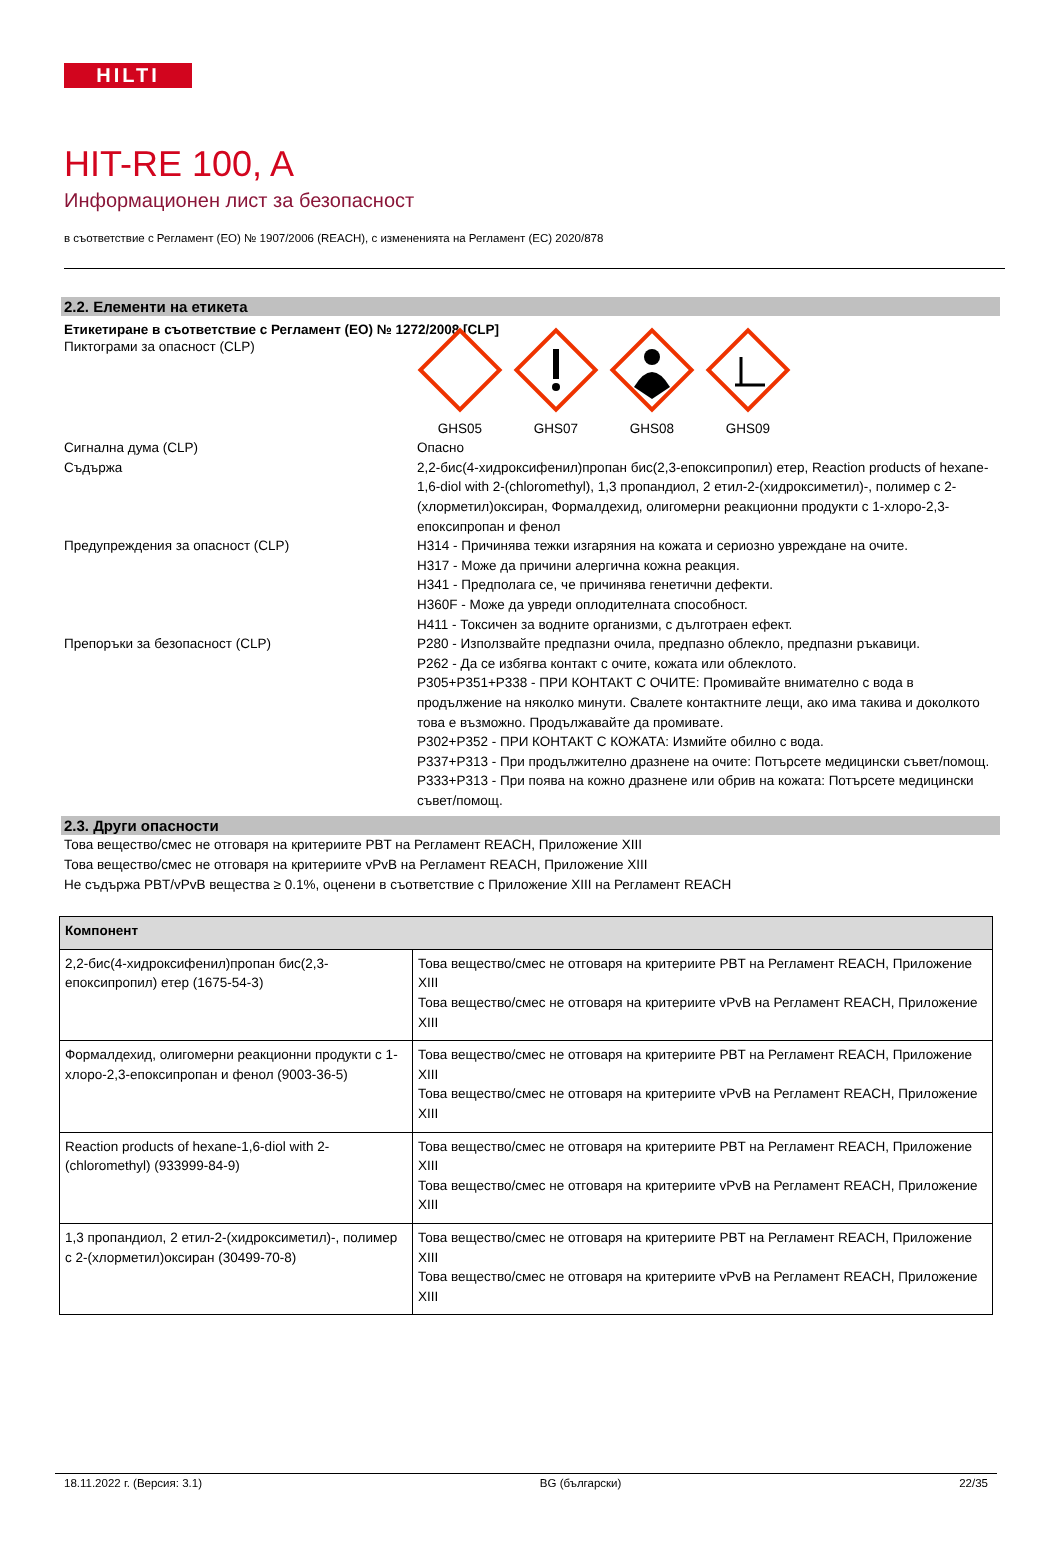HILTI
HIT-RE 100, A
Информационен лист за безопасност
в съответствие с Регламент (ЕО) № 1907/2006 (REACH), с измененията на Регламент (ЕС) 2020/878
2.2. Елементи на етикета
Етикетиране в съответствие с Регламент (ЕО) № 1272/2008 [CLP]
Пиктограми за опасност (CLP)
GHS05 GHS07 GHS08 GHS09
Сигнална дума (CLP) Опасно
Съдържа 2,2-бис(4-хидроксифенил)пропан бис(2,3-епоксипропил) етер, Reaction products of hexane-1,6-diol with 2-(chloromethyl), 1,3 пропандиол, 2 етил-2-(хидроксиметил)-, полимер с 2-(хлорметил)оксиран, Формалдехид, олигомерни реакционни продукти с 1-хлоро-2,3-епоксипропан и фенол
Предупреждения за опасност (CLP) H314 - Причинява тежки изгаряния на кожата и сериозно увреждане на очите.
H317 - Може да причини алергична кожна реакция.
H341 - Предполага се, че причинява генетични дефекти.
H360F - Може да увреди оплодителната способност.
H411 - Токсичен за водните организми, с дълготраен ефект.
Препоръки за безопасност (CLP) P280 - Използвайте предпазни очила, предпазно облекло, предпазни ръкавици.
P262 - Да се избягва контакт с очите, кожата или облеклото.
P305+P351+P338 - ПРИ КОНТАКТ С ОЧИТЕ: Промивайте внимателно с вода в продължение на няколко минути. Свалете контактните лещи, ако има такива и доколкото това е възможно. Продължавайте да промивате.
P302+P352 - ПРИ КОНТАКТ С КОЖАТА: Измийте обилно с вода.
P337+P313 - При продължително дразнене на очите: Потърсете медицински съвет/помощ.
P333+P313 - При поява на кожно дразнене или обрив на кожата: Потърсете медицински съвет/помощ.
2.3. Други опасности
Това вещество/смес не отговаря на критериите PBT на Регламент REACH, Приложение XIII
Това вещество/смес не отговаря на критериите vPvB на Регламент REACH, Приложение XIII
Не съдържа PBT/vPvB вещества ≥ 0.1%, оценени в съответствие с Приложение XIII на Регламент REACH
| Компонент | |
| --- | --- |
| 2,2-бис(4-хидроксифенил)пропан бис(2,3-епоксипропил) етер (1675-54-3) | Това вещество/смес не отговаря на критериите PBT на Регламент REACH, Приложение XIII Това вещество/смес не отговаря на критериите vPvB на Регламент REACH, Приложение XIII |
| Формалдехид, олигомерни реакционни продукти с 1-хлоро-2,3-епоксипропан и фенол (9003-36-5) | Това вещество/смес не отговаря на критериите PBT на Регламент REACH, Приложение XIII Това вещество/смес не отговаря на критериите vPvB на Регламент REACH, Приложение XIII |
| Reaction products of hexane-1,6-diol with 2-(chloromethyl) (933999-84-9) | Това вещество/смес не отговаря на критериите PBT на Регламент REACH, Приложение XIII Това вещество/смес не отговаря на критериите vPvB на Регламент REACH, Приложение XIII |
| 1,3 пропандиол, 2 етил-2-(хидроксиметил)-, полимер с 2-(хлорметил)оксиран (30499-70-8) | Това вещество/смес не отговаря на критериите PBT на Регламент REACH, Приложение XIII Това вещество/смес не отговаря на критериите vPvB на Регламент REACH, Приложение XIII |
18.11.2022 г. (Версия: 3.1) BG (български) 22/35